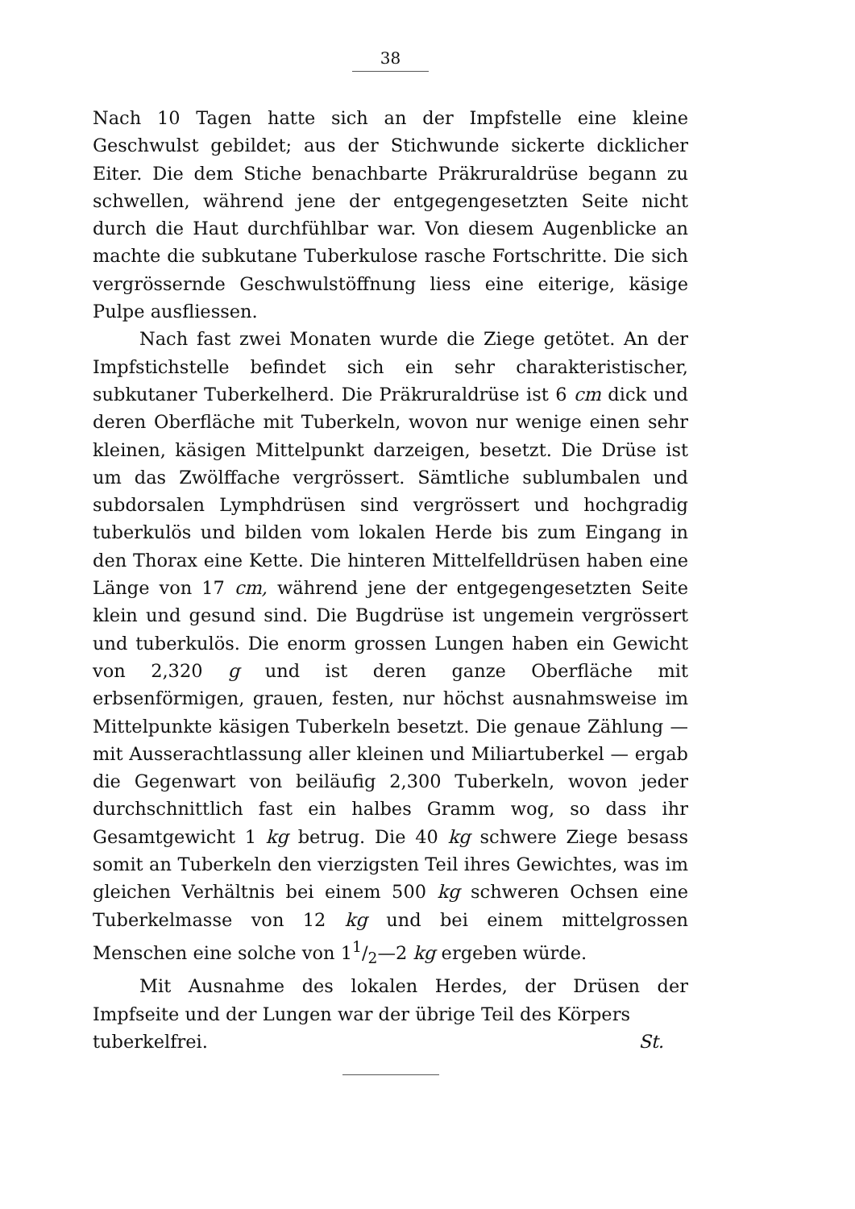38
Nach 10 Tagen hatte sich an der Impfstelle eine kleine Geschwulst gebildet; aus der Stichwunde sickerte dicklicher Eiter. Die dem Stiche benachbarte Präkruraldrüse begann zu schwellen, während jene der entgegengesetzten Seite nicht durch die Haut durchfühlbar war. Von diesem Augenblicke an machte die subkutane Tuberkulose rasche Fortschritte. Die sich vergrössernde Geschwulstöffnung liess eine eiterige, käsige Pulpe ausfliessen.
Nach fast zwei Monaten wurde die Ziege getötet. An der Impfstichstelle befindet sich ein sehr charakteristischer, subkutaner Tuberkelherd. Die Präkruraldrüse ist 6 cm dick und deren Oberfläche mit Tuberkeln, wovon nur wenige einen sehr kleinen, käsigen Mittelpunkt darzeigen, besetzt. Die Drüse ist um das Zwölffache vergrössert. Sämtliche sublumbalen und subdorsalen Lymphdrüsen sind vergrössert und hochgradig tuberkulös und bilden vom lokalen Herde bis zum Eingang in den Thorax eine Kette. Die hinteren Mittelfelldrüsen haben eine Länge von 17 cm, während jene der entgegengesetzten Seite klein und gesund sind. Die Bugdrüse ist ungemein vergrössert und tuberkulös. Die enorm grossen Lungen haben ein Gewicht von 2,320 g und ist deren ganze Oberfläche mit erbsenförmigen, grauen, festen, nur höchst ausnahmsweise im Mittelpunkte käsigen Tuberkeln besetzt. Die genaue Zählung — mit Ausserachtlassung aller kleinen und Miliartuberkel — ergab die Gegenwart von beiläufig 2,300 Tuberkeln, wovon jeder durchschnittlich fast ein halbes Gramm wog, so dass ihr Gesamtgewicht 1 kg betrug. Die 40 kg schwere Ziege besass somit an Tuberkeln den vierzigsten Teil ihres Gewichtes, was im gleichen Verhältnis bei einem 500 kg schweren Ochsen eine Tuberkelmasse von 12 kg und bei einem mittelgrossen Menschen eine solche von 11/2—2 kg ergeben würde.
Mit Ausnahme des lokalen Herdes, der Drüsen der Impfseite und der Lungen war der übrige Teil des Körpers
tuberkelfrei. St.